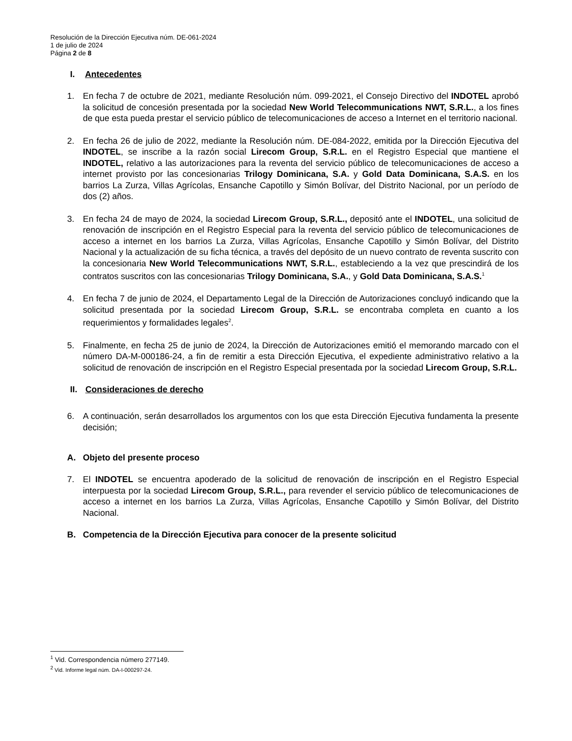Resolución de la Dirección Ejecutiva núm. DE-061-2024
1 de julio de 2024
Página 2 de 8
I. Antecedentes
1. En fecha 7 de octubre de 2021, mediante Resolución núm. 099-2021, el Consejo Directivo del INDOTEL aprobó la solicitud de concesión presentada por la sociedad New World Telecommunications NWT, S.R.L., a los fines de que esta pueda prestar el servicio público de telecomunicaciones de acceso a Internet en el territorio nacional.
2. En fecha 26 de julio de 2022, mediante la Resolución núm. DE-084-2022, emitida por la Dirección Ejecutiva del INDOTEL, se inscribe a la razón social Lirecom Group, S.R.L. en el Registro Especial que mantiene el INDOTEL, relativo a las autorizaciones para la reventa del servicio público de telecomunicaciones de acceso a internet provisto por las concesionarias Trilogy Dominicana, S.A. y Gold Data Dominicana, S.A.S. en los barrios La Zurza, Villas Agrícolas, Ensanche Capotillo y Simón Bolívar, del Distrito Nacional, por un período de dos (2) años.
3. En fecha 24 de mayo de 2024, la sociedad Lirecom Group, S.R.L., depositó ante el INDOTEL, una solicitud de renovación de inscripción en el Registro Especial para la reventa del servicio público de telecomunicaciones de acceso a internet en los barrios La Zurza, Villas Agrícolas, Ensanche Capotillo y Simón Bolívar, del Distrito Nacional y la actualización de su ficha técnica, a través del depósito de un nuevo contrato de reventa suscrito con la concesionaria New World Telecommunications NWT, S.R.L., estableciendo a la vez que prescindirá de los contratos suscritos con las concesionarias Trilogy Dominicana, S.A., y Gold Data Dominicana, S.A.S.<sup>1</sup>
4. En fecha 7 de junio de 2024, el Departamento Legal de la Dirección de Autorizaciones concluyó indicando que la solicitud presentada por la sociedad Lirecom Group, S.R.L. se encontraba completa en cuanto a los requerimientos y formalidades legales<sup>2</sup>.
5. Finalmente, en fecha 25 de junio de 2024, la Dirección de Autorizaciones emitió el memorando marcado con el número DA-M-000186-24, a fin de remitir a esta Dirección Ejecutiva, el expediente administrativo relativo a la solicitud de renovación de inscripción en el Registro Especial presentada por la sociedad Lirecom Group, S.R.L.
II. Consideraciones de derecho
6. A continuación, serán desarrollados los argumentos con los que esta Dirección Ejecutiva fundamenta la presente decisión;
A. Objeto del presente proceso
7. El INDOTEL se encuentra apoderado de la solicitud de renovación de inscripción en el Registro Especial interpuesta por la sociedad Lirecom Group, S.R.L., para revender el servicio público de telecomunicaciones de acceso a internet en los barrios La Zurza, Villas Agrícolas, Ensanche Capotillo y Simón Bolívar, del Distrito Nacional.
B. Competencia de la Dirección Ejecutiva para conocer de la presente solicitud
<sup>1</sup> Vid. Correspondencia número 277149.
<sup>2</sup> Vid. Informe legal núm. DA-I-000297-24.